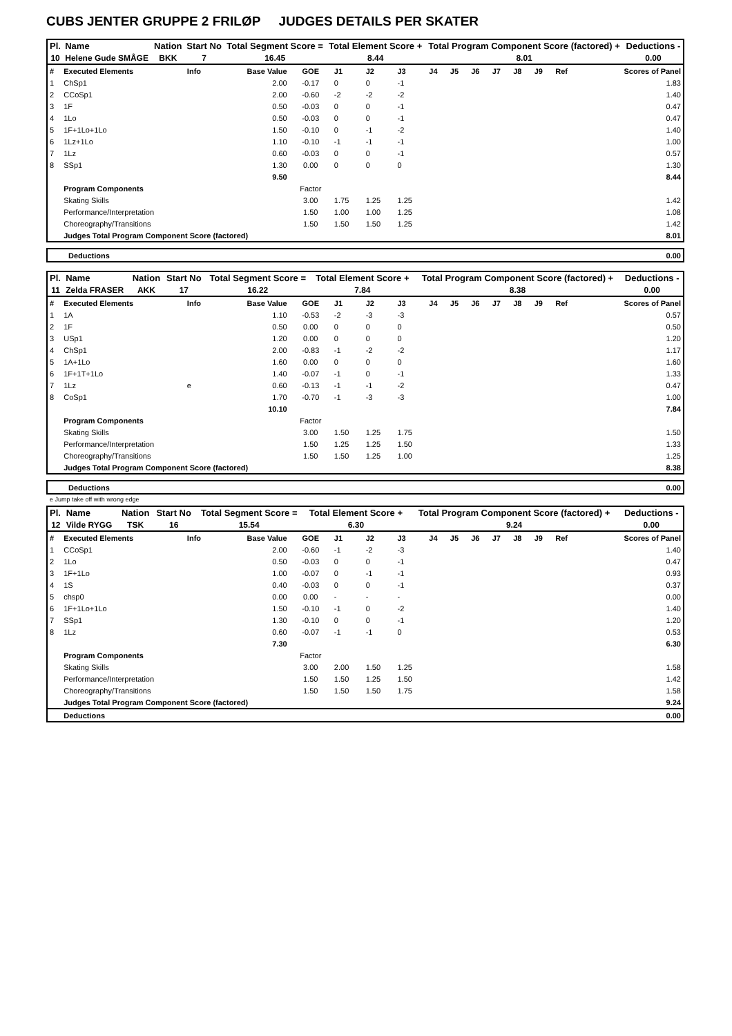CUBS JENTER GRUPPE 2 FRILØP JUDGES DETAILS PER SKATER
| Pl. | Name | Nation | Start No | Total Segment Score = | Total Element Score + | Total Program Component Score (factored) + | Deductions - |
| --- | --- | --- | --- | --- | --- | --- | --- |
| 10 | Helene Gude SMÅGE | BKK | 7 | 16.45 | 8.44 | 8.01 | 0.00 |
| # | Executed Elements | Info | Base Value | GOE | J1 | J2 | J3 | J4 | J5 | J6 | J7 | J8 | J9 | Ref | Scores of Panel |
| 1 | ChSp1 | | 2.00 | -0.17 | 0 | 0 | -1 | | | | | | | | 1.83 |
| 2 | CCoSp1 | | 2.00 | -0.60 | -2 | -2 | -2 | | | | | | | | 1.40 |
| 3 | 1F | | 0.50 | -0.03 | 0 | 0 | -1 | | | | | | | | 0.47 |
| 4 | 1Lo | | 0.50 | -0.03 | 0 | 0 | -1 | | | | | | | | 0.47 |
| 5 | 1F+1Lo+1Lo | | 1.50 | -0.10 | 0 | -1 | -2 | | | | | | | | 1.40 |
| 6 | 1Lz+1Lo | | 1.10 | -0.10 | -1 | -1 | -1 | | | | | | | | 1.00 |
| 7 | 1Lz | | 0.60 | -0.03 | 0 | 0 | -1 | | | | | | | | 0.57 |
| 8 | SSp1 | | 1.30 | 0.00 | 0 | 0 | 0 | | | | | | | | 1.30 |
| | | | 9.50 | | | | | | | | | | | | 8.44 |
| | Program Components | | | Factor | | | | | | | | | | | |
| | Skating Skills | | | 3.00 | 1.75 | 1.25 | 1.25 | | | | | | | | 1.42 |
| | Performance/Interpretation | | | 1.50 | 1.00 | 1.00 | 1.25 | | | | | | | | 1.08 |
| | Choreography/Transitions | | | 1.50 | 1.50 | 1.50 | 1.25 | | | | | | | | 1.42 |
| | Judges Total Program Component Score (factored) | | | | | | | | | | | | | | 8.01 |
| Deductions | 0.00 |
| Pl. | Name | Nation | Start No | Total Segment Score = | Total Element Score + | Total Program Component Score (factored) + | Deductions - |
| --- | --- | --- | --- | --- | --- | --- | --- |
| 11 | Zelda FRASER | AKK | 17 | 16.22 | 7.84 | 8.38 | 0.00 |
| # | Executed Elements | Info | Base Value | GOE | J1 | J2 | J3 | J4 | J5 | J6 | J7 | J8 | J9 | Ref | Scores of Panel |
| 1 | 1A | | 1.10 | -0.53 | -2 | -3 | -3 | | | | | | | | 0.57 |
| 2 | 1F | | 0.50 | 0.00 | 0 | 0 | 0 | | | | | | | | 0.50 |
| 3 | USp1 | | 1.20 | 0.00 | 0 | 0 | 0 | | | | | | | | 1.20 |
| 4 | ChSp1 | | 2.00 | -0.83 | -1 | -2 | -2 | | | | | | | | 1.17 |
| 5 | 1A+1Lo | | 1.60 | 0.00 | 0 | 0 | 0 | | | | | | | | 1.60 |
| 6 | 1F+1T+1Lo | | 1.40 | -0.07 | -1 | 0 | -1 | | | | | | | | 1.33 |
| 7 | 1Lz | e | 0.60 | -0.13 | -1 | -1 | -2 | | | | | | | | 0.47 |
| 8 | CoSp1 | | 1.70 | -0.70 | -1 | -3 | -3 | | | | | | | | 1.00 |
| | | | 10.10 | | | | | | | | | | | | 7.84 |
| | Program Components | | | Factor | | | | | | | | | | | |
| | Skating Skills | | | 3.00 | 1.50 | 1.25 | 1.75 | | | | | | | | 1.50 |
| | Performance/Interpretation | | | 1.50 | 1.25 | 1.25 | 1.50 | | | | | | | | 1.33 |
| | Choreography/Transitions | | | 1.50 | 1.50 | 1.25 | 1.00 | | | | | | | | 1.25 |
| | Judges Total Program Component Score (factored) | | | | | | | | | | | | | | 8.38 |
| Deductions | 0.00 |
e Jump take off with wrong edge
| Pl. | Name | Nation | Start No | Total Segment Score = | Total Element Score + | Total Program Component Score (factored) + | Deductions - |
| --- | --- | --- | --- | --- | --- | --- | --- |
| 12 | Vilde RYGG | TSK | 16 | 15.54 | 6.30 | 9.24 | 0.00 |
| # | Executed Elements | Info | Base Value | GOE | J1 | J2 | J3 | J4 | J5 | J6 | J7 | J8 | J9 | Ref | Scores of Panel |
| 1 | CCoSp1 | | 2.00 | -0.60 | -1 | -2 | -3 | | | | | | | | 1.40 |
| 2 | 1Lo | | 0.50 | -0.03 | 0 | 0 | -1 | | | | | | | | 0.47 |
| 3 | 1F+1Lo | | 1.00 | -0.07 | 0 | -1 | -1 | | | | | | | | 0.93 |
| 4 | 1S | | 0.40 | -0.03 | 0 | 0 | -1 | | | | | | | | 0.37 |
| 5 | chsp0 | | 0.00 | 0.00 | - | - | - | | | | | | | | 0.00 |
| 6 | 1F+1Lo+1Lo | | 1.50 | -0.10 | -1 | 0 | -2 | | | | | | | | 1.40 |
| 7 | SSp1 | | 1.30 | -0.10 | 0 | 0 | -1 | | | | | | | | 1.20 |
| 8 | 1Lz | | 0.60 | -0.07 | -1 | -1 | 0 | | | | | | | | 0.53 |
| | | | 7.30 | | | | | | | | | | | | 6.30 |
| | Program Components | | | Factor | | | | | | | | | | | |
| | Skating Skills | | | 3.00 | 2.00 | 1.50 | 1.25 | | | | | | | | 1.58 |
| | Performance/Interpretation | | | 1.50 | 1.50 | 1.25 | 1.50 | | | | | | | | 1.42 |
| | Choreography/Transitions | | | 1.50 | 1.50 | 1.50 | 1.75 | | | | | | | | 1.58 |
| | Judges Total Program Component Score (factored) | | | | | | | | | | | | | | 9.24 |
| | Deductions | | | | | | | | | | | | | | 0.00 |